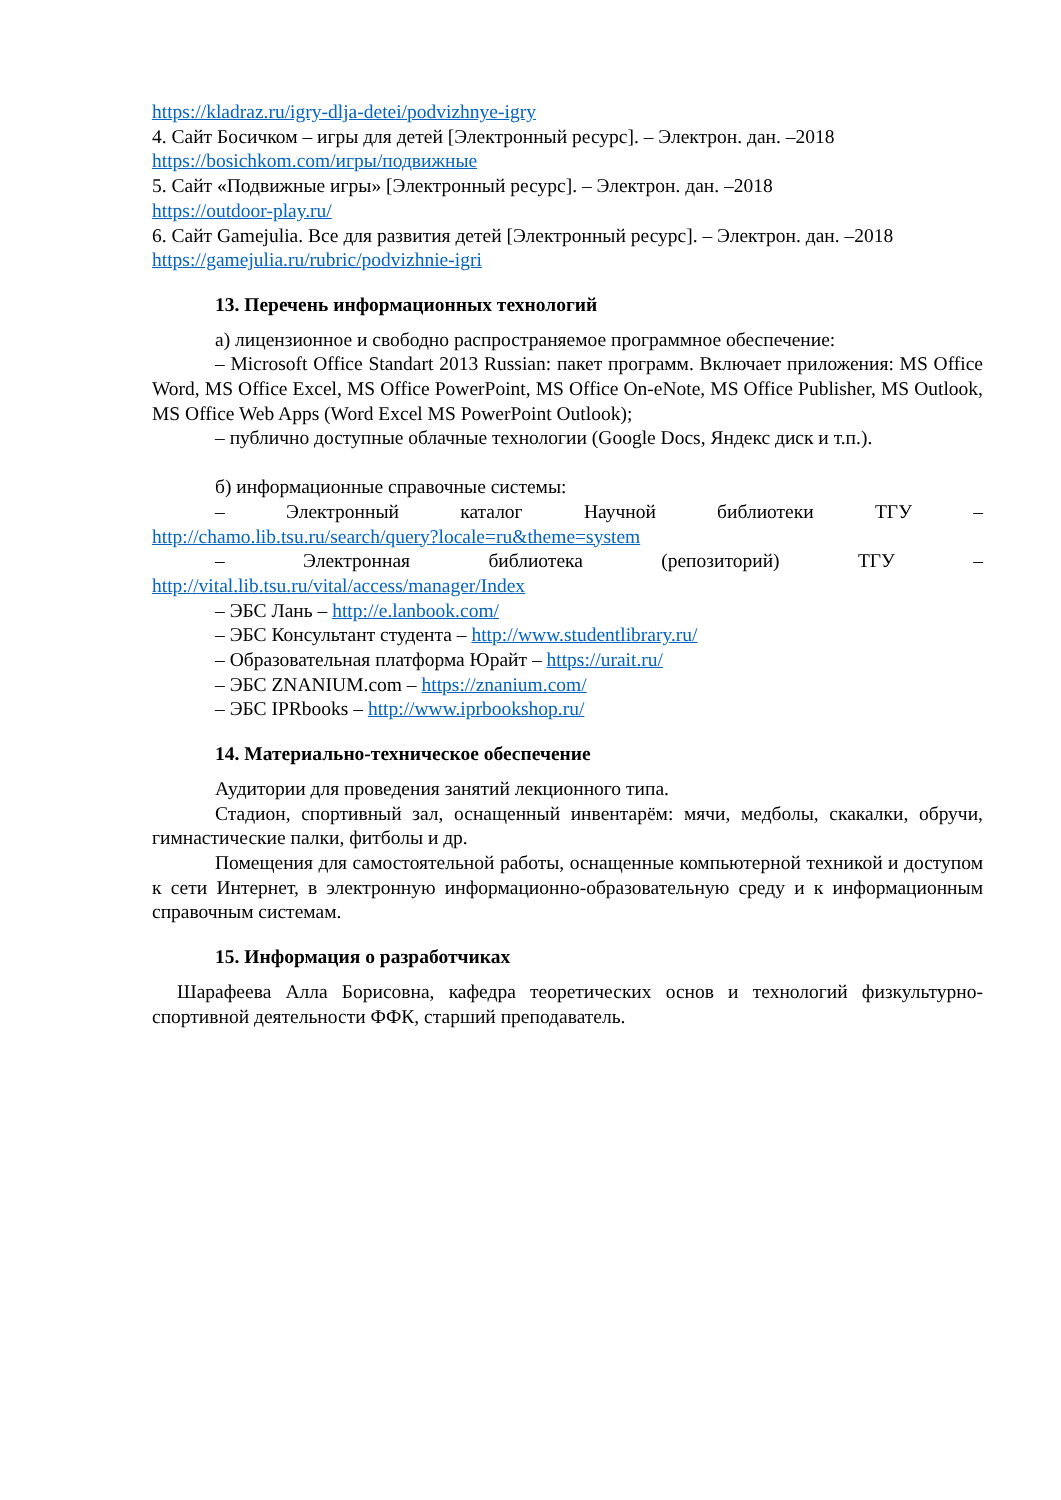https://kladraz.ru/igry-dlja-detei/podvizhnye-igry
4. Сайт Босичком – игры для детей [Электронный ресурс]. – Электрон. дан. –2018
https://bosichkom.com/игры/подвижные
5. Сайт «Подвижные игры» [Электронный ресурс]. – Электрон. дан. –2018
https://outdoor-play.ru/
6. Сайт Gamejulia. Все для развития детей [Электронный ресурс]. – Электрон. дан. –2018
https://gamejulia.ru/rubric/podvizhnie-igri
13. Перечень информационных технологий
а) лицензионное и свободно распространяемое программное обеспечение:
– Microsoft Office Standart 2013 Russian: пакет программ. Включает приложения: MS Office Word, MS Office Excel, MS Office PowerPoint, MS Office On-eNote, MS Office Publisher, MS Outlook, MS Office Web Apps (Word Excel MS PowerPoint Outlook);
– публично доступные облачные технологии (Google Docs, Яндекс диск и т.п.).
б) информационные справочные системы:
– Электронный каталог Научной библиотеки ТГУ –
http://chamo.lib.tsu.ru/search/query?locale=ru&theme=system
– Электронная библиотека (репозиторий) ТГУ –
http://vital.lib.tsu.ru/vital/access/manager/Index
– ЭБС Лань – http://e.lanbook.com/
– ЭБС Консультант студента – http://www.studentlibrary.ru/
– Образовательная платформа Юрайт – https://urait.ru/
– ЭБС ZNANIUM.com – https://znanium.com/
– ЭБС IPRbooks – http://www.iprbookshop.ru/
14. Материально-техническое обеспечение
Аудитории для проведения занятий лекционного типа.
Стадион, спортивный зал, оснащенный инвентарём: мячи, медболы, скакалки, обручи, гимнастические палки, фитболы и др.
Помещения для самостоятельной работы, оснащенные компьютерной техникой и доступом к сети Интернет, в электронную информационно-образовательную среду и к информационным справочным системам.
15. Информация о разработчиках
Шарафеева Алла Борисовна, кафедра теоретических основ и технологий физкультурно-спортивной деятельности ФФК, старший преподаватель.